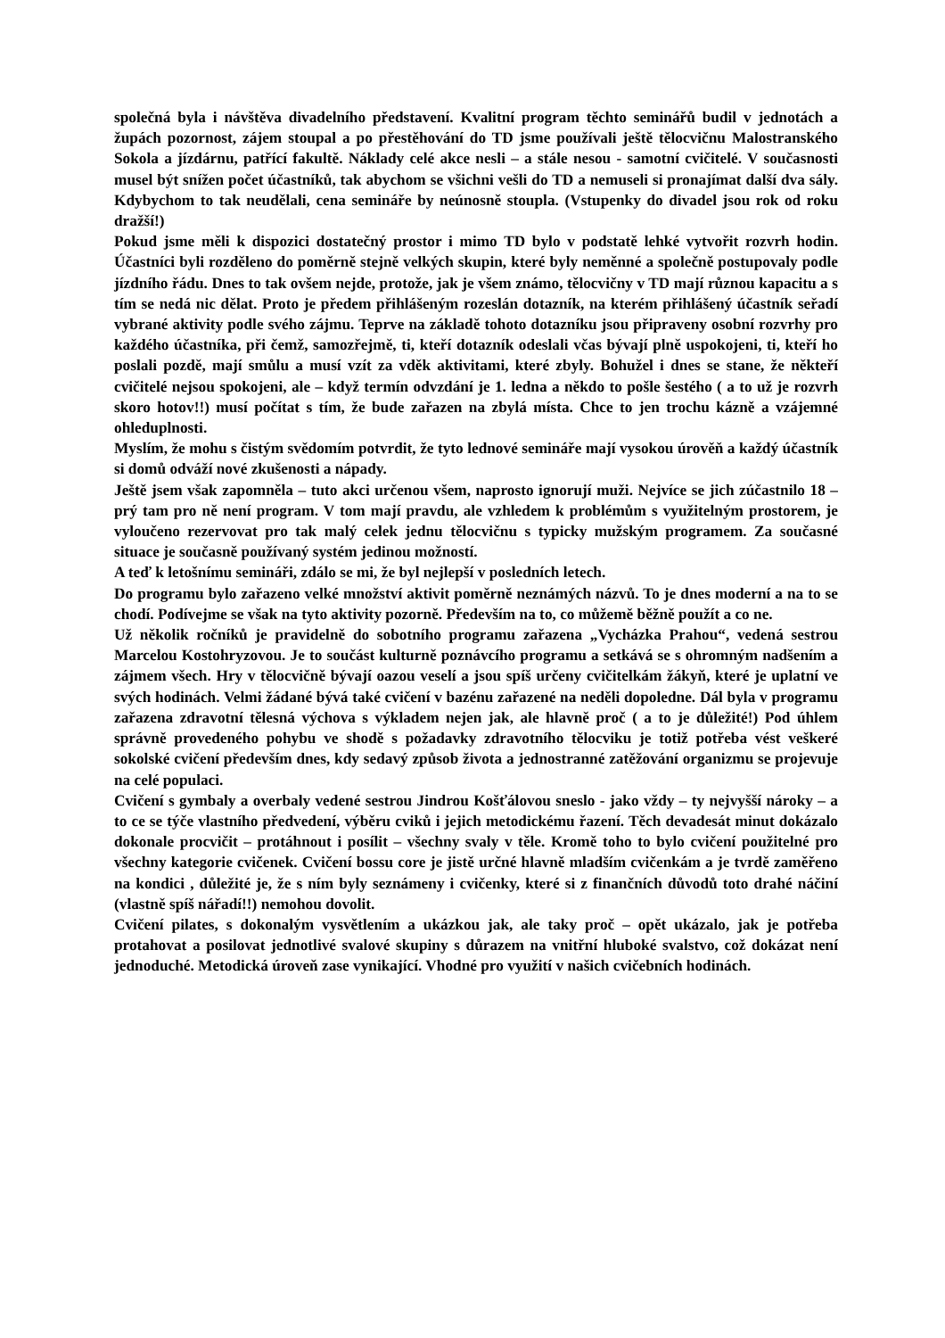společná byla i návštěva divadelního představení. Kvalitní program těchto seminářů budil v jednotách a župách pozornost, zájem stoupal a po přestěhování do TD jsme používali ještě tělocvičnu Malostranského Sokola a jízdárnu, patřící fakultě. Náklady celé akce nesli – a stále nesou - samotní cvičitelé. V současnosti musel být snížen počet účastníků, tak abychom se všichni vešli do TD a nemuseli si pronajímat další dva sály. Kdybychom to tak neudělali, cena semináře by neúnosně stoupla. (Vstupenky do divadel jsou rok od roku dražší!)
Pokud jsme měli k dispozici dostatečný prostor i mimo TD bylo v podstatě lehké vytvořit rozvrh hodin. Účastníci byli rozděleno do poměrně stejně velkých skupin, které byly neměnné a společně postupovaly podle jízdního řádu. Dnes to tak ovšem nejde, protože, jak je všem známo, tělocvičny v TD mají různou kapacitu a s tím se nedá nic dělat. Proto je předem přihlášeným rozeslán dotazník, na kterém přihlášený účastník seřadí vybrané aktivity podle svého zájmu. Teprve na základě tohoto dotazníku jsou připraveny osobní rozvrhy pro každého účastníka, při čemž, samozřejmě, ti, kteří dotazník odeslali včas bývají plně uspokojeni, ti, kteří ho poslali pozdě, mají smůlu a musí vzít za vděk aktivitami, které zbyly. Bohužel i dnes se stane, že někteří cvičitelé nejsou spokojeni, ale – když termín odvzdání je 1. ledna a někdo to pošle šestého ( a to už je rozvrh skoro hotov!!) musí počítat s tím, že bude zařazen na zbylá místa. Chce to jen trochu kázně a vzájemné ohleduplnosti.
Myslím, že mohu s čistým svědomím potvrdit, že tyto lednové semináře mají vysokou úrověň a každý účastník si domů odváží nové zkušenosti a nápady.
Ještě jsem však zapomněla – tuto akci určenou všem, naprosto ignorují muži. Nejvíce se jich zúčastnilo 18 – prý tam pro ně není program. V tom mají pravdu, ale vzhledem k problémům s využitelným prostorem, je vyloučeno rezervovat pro tak malý celek jednu tělocvičnu s typicky mužským programem. Za současné situace je současně používaný systém jedinou možností.
A teď k letošnímu semináři, zdálo se mi, že byl nejlepší v posledních letech.
Do programu bylo zařazeno velké množství aktivit poměrně neznámých názvů. To je dnes moderní a na to se chodí. Podívejme se však na tyto aktivity pozorně. Především na to, co můžemě běžně použít a co ne.
Už několik ročníků je pravidelně do sobotního programu zařazena „Vycházka Prahou“, vedená sestrou Marcelou Kostohryzovou. Je to součást kulturně poznávcího programu a setkává se s ohromným nadšením a zájmem všech. Hry v tělocvičně bývají oazou veselí a jsou spíš určeny cvičitelkám žákyň, které je uplatní ve svých hodinách. Velmi žádané bývá také cvičení v bazénu zařazené na neděli dopoledne. Dál byla v programu zařazena zdravotní tělesná výchova s výkladem nejen jak, ale hlavně proč ( a to je důležité!) Pod úhlem správně provedeného pohybu ve shodě s požadavky zdravotního tělocviku je totiž potřeba vést veškeré sokolské cvičení především dnes, kdy sedavý způsob života a jednostranné zatěžování organizmu se projevuje na celé populaci.
Cvičení s gymbaly a overbaly vedené sestrou Jindrou Košťálovou sneslo - jako vždy – ty nejvyšší nároky – a to ce se týče vlastního předvedení, výběru cviků i jejich metodickému řazení. Těch devadesát minut dokázalo dokonale procvičit – protáhnout i posílit – všechny svaly v těle. Kromě toho to bylo cvičení použitelné pro všechny kategorie cvičenek. Cvičení bossu core je jistě určné hlavně mladším cvičenkám a je tvrdě zaměřeno na kondici , důležité je, že s ním byly seznámeny i cvičenky, které si z finančních důvodů toto drahé náčiní (vlastně spíš nářadí!!) nemohou dovolit.
Cvičení pilates, s dokonalým vysvětlením a ukázkou jak, ale taky proč – opět ukázalo, jak je potřeba protahovat a posilovat jednotlivé svalové skupiny s důrazem na vnitřní hluboké svalstvo, což dokázat není jednoduché. Metodická úroveň zase vynikající. Vhodné pro využití v našich cvičebních hodinách.